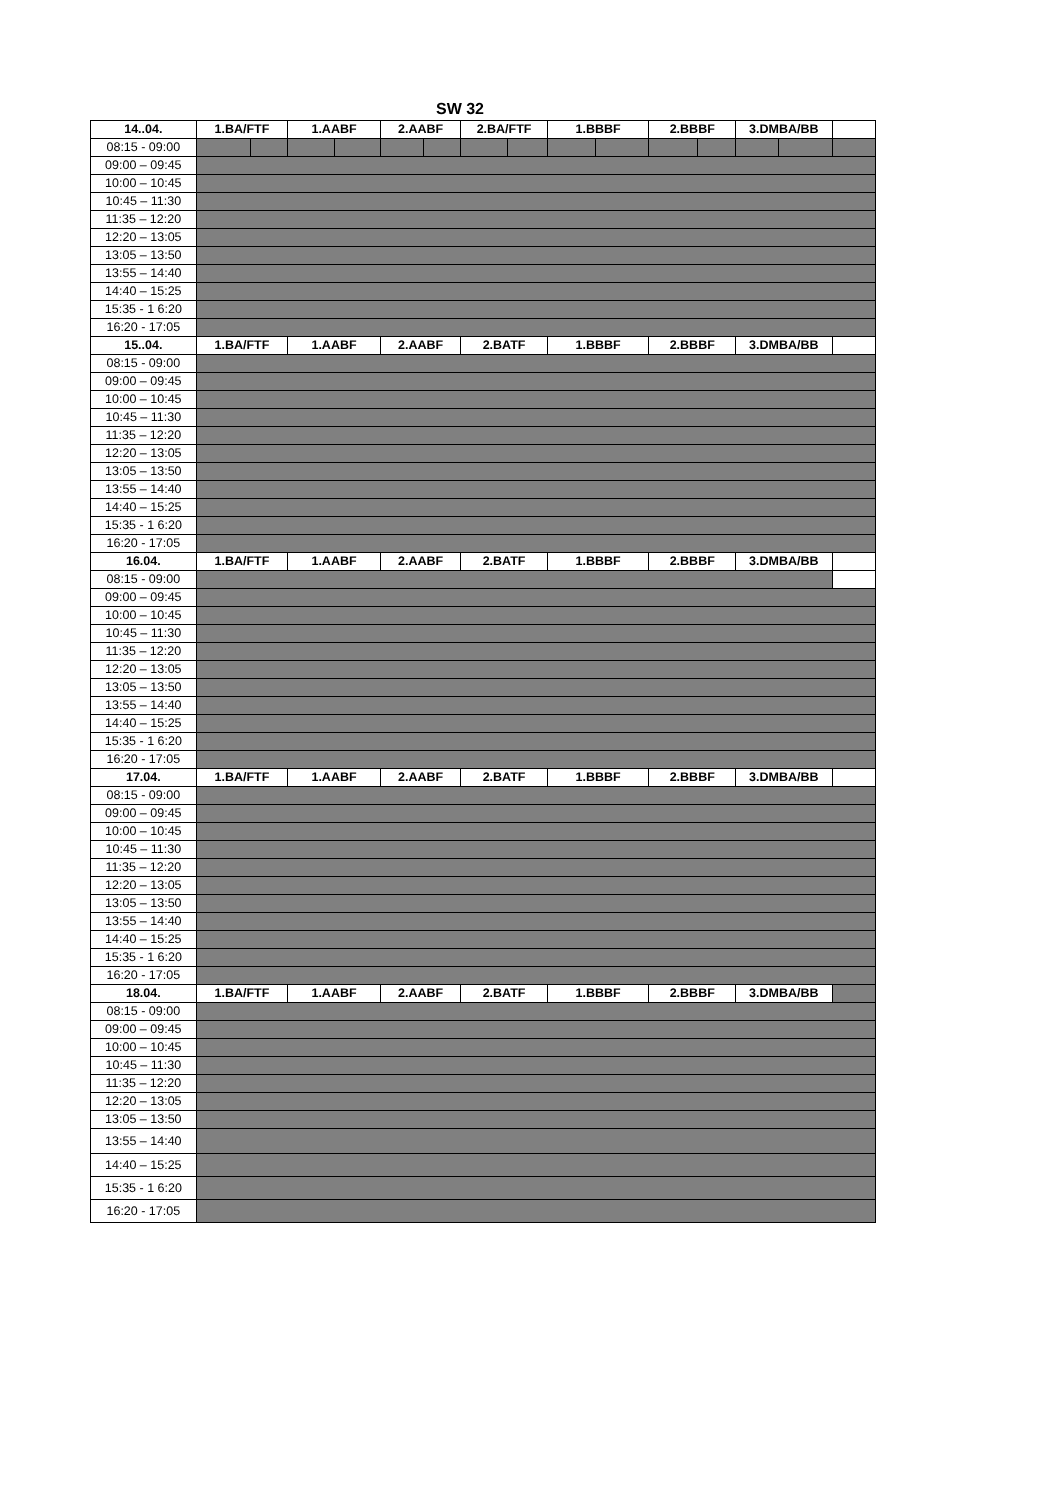SW 32
| 14..04. | 1.BA/FTF | | 1.AABF | | 2.AABF | | 2.BA/FTF | | 1.BBBF | | 2.BBBF | | 3.DMBA/BB | | |
| --- | --- | --- | --- | --- | --- | --- | --- | --- | --- | --- | --- | --- | --- | --- | --- |
| 08:15 - 09:00 | | | | | | | | | | | | | | | |
| 09:00 – 09:45 | | | | | | | | | | | | | | | |
| 10:00 – 10:45 | | | | | | | | | | | | | | | |
| 10:45 – 11:30 | | | | | | | | | | | | | | | |
| 11:35 – 12:20 | | | | | | | | | | | | | | | |
| 12:20 – 13:05 | | | | | | | | | | | | | | | |
| 13:05 – 13:50 | | | | | | | | | | | | | | | |
| 13:55 – 14:40 | | | | | | | | | | | | | | | |
| 14:40 – 15:25 | | | | | | | | | | | | | | | |
| 15:35 - 1 6:20 | | | | | | | | | | | | | | | |
| 16:20 - 17:05 | | | | | | | | | | | | | | | |
| 15..04. | 1.BA/FTF | | 1.AABF | | 2.AABF | | 2.BATF | | 1.BBBF | | 2.BBBF | | 3.DMBA/BB | | |
| 08:15 - 09:00 | | | | | | | | | | | | | | | |
| 09:00 – 09:45 | | | | | | | | | | | | | | | |
| 10:00 – 10:45 | | | | | | | | | | | | | | | |
| 10:45 – 11:30 | | | | | | | | | | | | | | | |
| 11:35 – 12:20 | | | | | | | | | | | | | | | |
| 12:20 – 13:05 | | | | | | | | | | | | | | | |
| 13:05 – 13:50 | | | | | | | | | | | | | | | |
| 13:55 – 14:40 | | | | | | | | | | | | | | | |
| 14:40 – 15:25 | | | | | | | | | | | | | | | |
| 15:35 - 1 6:20 | | | | | | | | | | | | | | | |
| 16:20 - 17:05 | | | | | | | | | | | | | | | |
| 16.04. | 1.BA/FTF | | 1.AABF | | 2.AABF | | 2.BATF | | 1.BBBF | | 2.BBBF | | 3.DMBA/BB | | |
| 08:15 - 09:00 | | | | | | | | | | | | | | | |
| 09:00 – 09:45 | | | | | | | | | | | | | | | |
| 10:00 – 10:45 | | | | | | | | | | | | | | | |
| 10:45 – 11:30 | | | | | | | | | | | | | | | |
| 11:35 – 12:20 | | | | | | | | | | | | | | | |
| 12:20 – 13:05 | | | | | | | | | | | | | | | |
| 13:05 – 13:50 | | | | | | | | | | | | | | | |
| 13:55 – 14:40 | | | | | | | | | | | | | | | |
| 14:40 – 15:25 | | | | | | | | | | | | | | | |
| 15:35 - 1 6:20 | | | | | | | | | | | | | | | |
| 16:20 - 17:05 | | | | | | | | | | | | | | | |
| 17.04. | 1.BA/FTF | | 1.AABF | | 2.AABF | | 2.BATF | | 1.BBBF | | 2.BBBF | | 3.DMBA/BB | | |
| 08:15 - 09:00 | | | | | | | | | | | | | | | |
| 09:00 – 09:45 | | | | | | | | | | | | | | | |
| 10:00 – 10:45 | | | | | | | | | | | | | | | |
| 10:45 – 11:30 | | | | | | | | | | | | | | | |
| 11:35 – 12:20 | | | | | | | | | | | | | | | |
| 12:20 – 13:05 | | | | | | | | | | | | | | | |
| 13:05 – 13:50 | | | | | | | | | | | | | | | |
| 13:55 – 14:40 | | | | | | | | | | | | | | | |
| 14:40 – 15:25 | | | | | | | | | | | | | | | |
| 15:35 - 1 6:20 | | | | | | | | | | | | | | | |
| 16:20 - 17:05 | | | | | | | | | | | | | | | |
| 18.04. | 1.BA/FTF | | 1.AABF | | 2.AABF | | 2.BATF | | 1.BBBF | | 2.BBBF | | 3.DMBA/BB | | |
| 08:15 - 09:00 | | | | | | | | | | | | | | | |
| 09:00 – 09:45 | | | | | | | | | | | | | | | |
| 10:00 – 10:45 | | | | | | | | | | | | | | | |
| 10:45 – 11:30 | | | | | | | | | | | | | | | |
| 11:35 – 12:20 | | | | | | | | | | | | | | | |
| 12:20 – 13:05 | | | | | | | | | | | | | | | |
| 13:05 – 13:50 | | | | | | | | | | | | | | | |
| 13:55 – 14:40 | | | | | | | | | | | | | | | |
| 14:40 – 15:25 | | | | | | | | | | | | | | | |
| 15:35 - 1 6:20 | | | | | | | | | | | | | | | |
| 16:20 - 17:05 | | | | | | | | | | | | | | | |